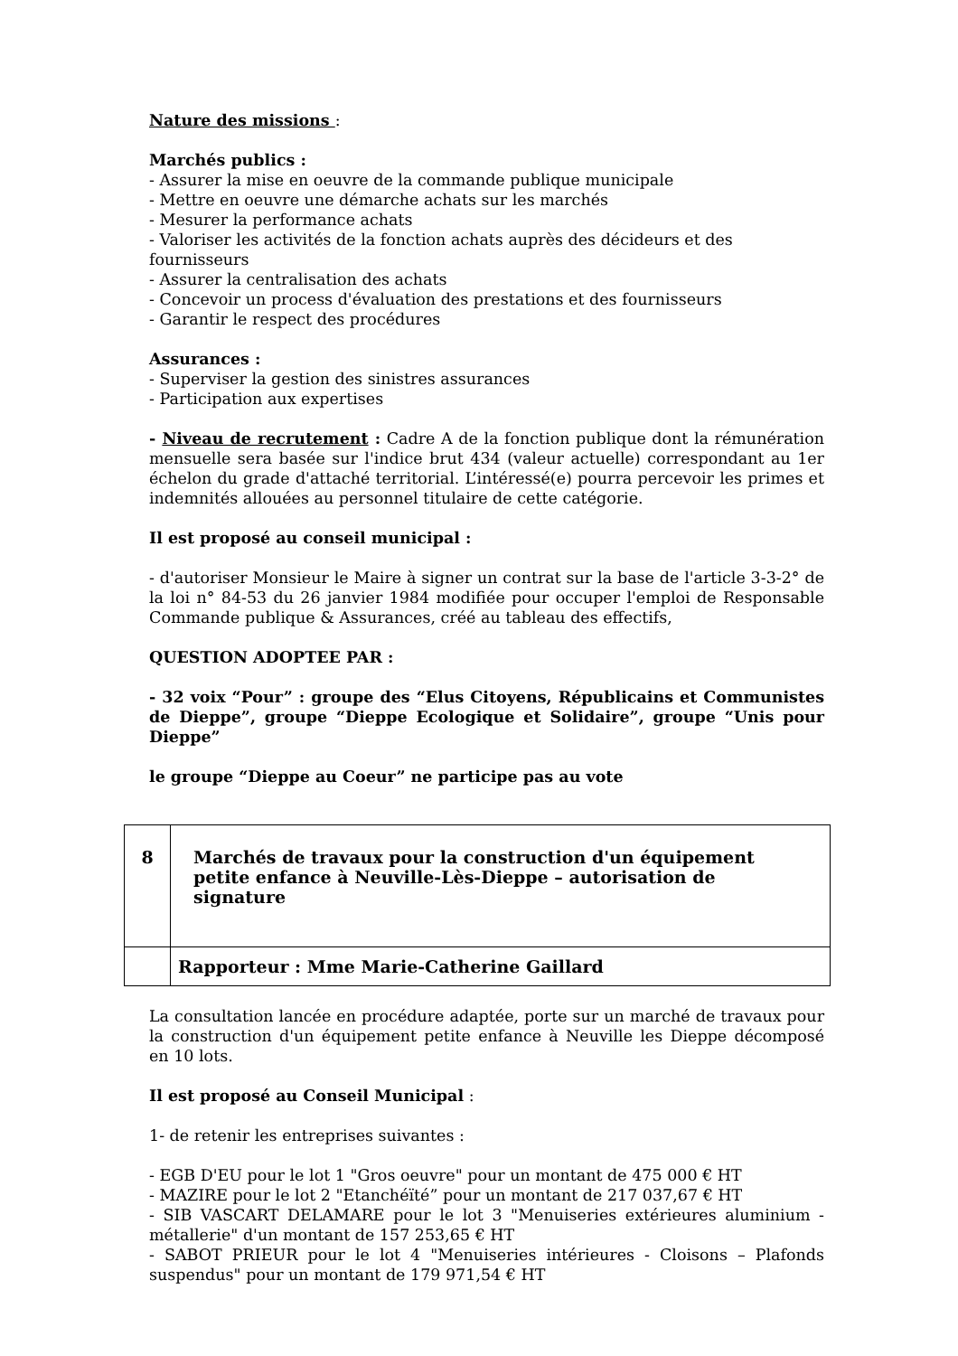Nature des missions :
Marchés publics :
- Assurer la mise en oeuvre de la commande publique municipale
- Mettre en oeuvre une démarche achats sur les marchés
- Mesurer la performance achats
- Valoriser les activités de la fonction achats auprès des décideurs et des fournisseurs
- Assurer la centralisation des achats
- Concevoir un process d'évaluation des prestations et des fournisseurs
- Garantir le respect des procédures
Assurances :
- Superviser la gestion des sinistres assurances
- Participation aux expertises
- Niveau de recrutement : Cadre A de la fonction publique dont la rémunération mensuelle sera basée sur l'indice brut 434 (valeur actuelle) correspondant au 1er échelon du grade d'attaché territorial. L’intéressé(e) pourra percevoir les primes et indemnités allouées au personnel titulaire de cette catégorie.
Il est proposé au conseil municipal :
- d'autoriser Monsieur le Maire à signer un contrat sur la base de l'article 3-3-2° de la loi n° 84-53 du 26 janvier 1984 modifiée pour occuper l'emploi de Responsable Commande publique & Assurances, créé au tableau des effectifs,
QUESTION ADOPTEE PAR :
- 32 voix “Pour” : groupe des “Elus Citoyens, Républicains et Communistes de Dieppe”, groupe “Dieppe Ecologique et Solidaire”, groupe “Unis pour Dieppe”
le groupe “Dieppe au Coeur” ne participe pas au vote
| 8 | Marchés de travaux pour la construction d'un équipement petite enfance à Neuville-Lès-Dieppe – autorisation de signature |
| | Rapporteur : Mme Marie-Catherine Gaillard |
La consultation lancée en procédure adaptée, porte sur un marché de travaux pour la construction d'un équipement petite enfance à Neuville les Dieppe décomposé en 10 lots.
Il est proposé au Conseil Municipal :
1- de retenir les entreprises suivantes :
- EGB D'EU pour le lot 1 "Gros oeuvre" pour un montant de 475 000 € HT
- MAZIRE pour le lot 2 "Etanchéïté” pour un montant de 217 037,67 € HT
- SIB VASCART DELAMARE pour le lot 3 "Menuiseries extérieures aluminium - métallerie" d'un montant de 157 253,65 € HT
- SABOT PRIEUR pour le lot 4 "Menuiseries intérieures - Cloisons – Plafonds suspendus" pour un montant de 179 971,54 € HT